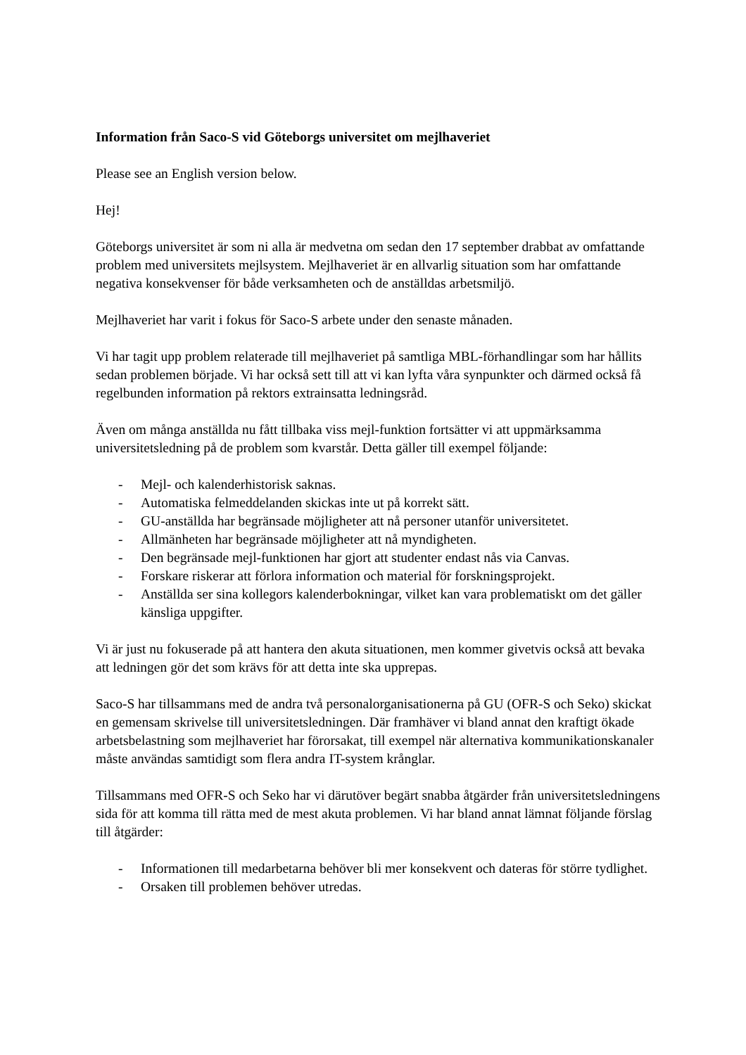Information från Saco-S vid Göteborgs universitet om mejlhaveriet
Please see an English version below.
Hej!
Göteborgs universitet är som ni alla är medvetna om sedan den 17 september drabbat av omfattande problem med universitets mejlsystem. Mejlhaveriet är en allvarlig situation som har omfattande negativa konsekvenser för både verksamheten och de anställdas arbetsmiljö.
Mejlhaveriet har varit i fokus för Saco-S arbete under den senaste månaden.
Vi har tagit upp problem relaterade till mejlhaveriet på samtliga MBL-förhandlingar som har hållits sedan problemen började. Vi har också sett till att vi kan lyfta våra synpunkter och därmed också få regelbunden information på rektors extrainsatta ledningsråd.
Även om många anställda nu fått tillbaka viss mejl-funktion fortsätter vi att uppmärksamma universitetsledning på de problem som kvarstår. Detta gäller till exempel följande:
- Mejl- och kalenderhistorisk saknas.
- Automatiska felmeddelanden skickas inte ut på korrekt sätt.
- GU-anställda har begränsade möjligheter att nå personer utanför universitetet.
- Allmänheten har begränsade möjligheter att nå myndigheten.
- Den begränsade mejl-funktionen har gjort att studenter endast nås via Canvas.
- Forskare riskerar att förlora information och material för forskningsprojekt.
- Anställda ser sina kollegors kalenderbokningar, vilket kan vara problematiskt om det gäller känsliga uppgifter.
Vi är just nu fokuserade på att hantera den akuta situationen, men kommer givetvis också att bevaka att ledningen gör det som krävs för att detta inte ska upprepas.
Saco-S har tillsammans med de andra två personalorganisationerna på GU (OFR-S och Seko) skickat en gemensam skrivelse till universitetsledningen. Där framhäver vi bland annat den kraftigt ökade arbetsbelastning som mejlhaveriet har förorsakat, till exempel när alternativa kommunikationskanaler måste användas samtidigt som flera andra IT-system krånglar.
Tillsammans med OFR-S och Seko har vi därutöver begärt snabba åtgärder från universitetsledningens sida för att komma till rätta med de mest akuta problemen. Vi har bland annat lämnat följande förslag till åtgärder:
- Informationen till medarbetarna behöver bli mer konsekvent och dateras för större tydlighet.
- Orsaken till problemen behöver utredas.